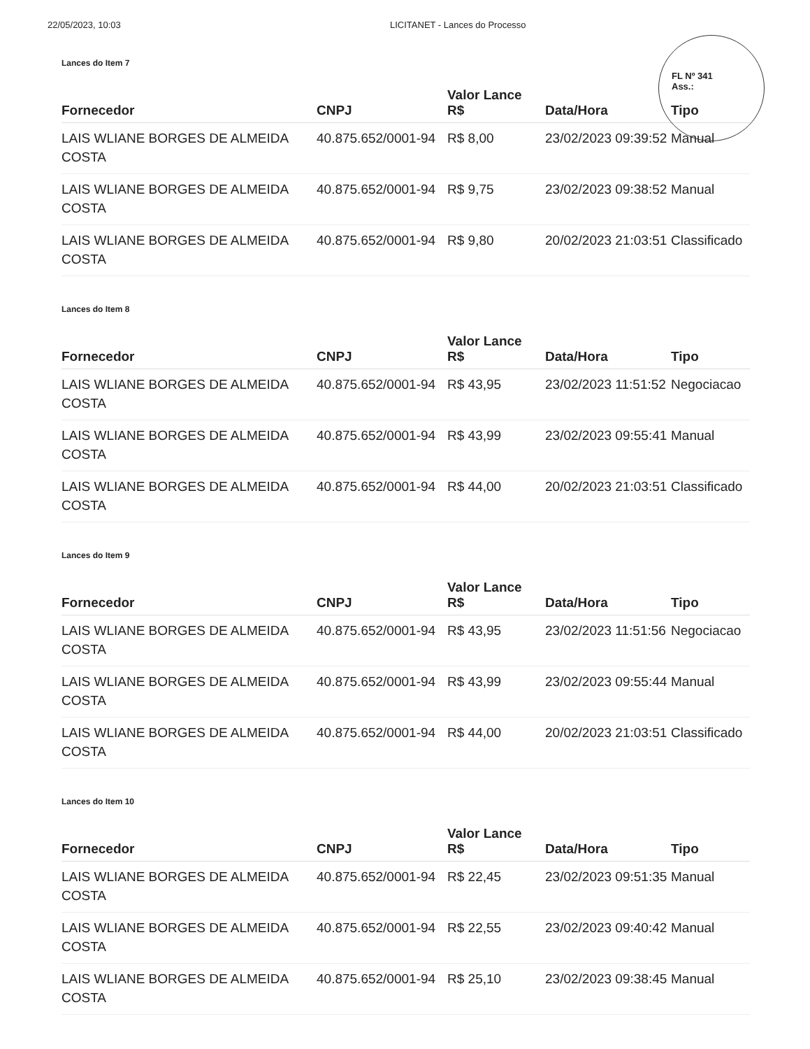22/05/2023, 10:03 LICITANET - Lances do Processo
FL Nº 341
Ass.:
Lances do Item 7
| Fornecedor | CNPJ | Valor Lance R$ | Data/Hora | Tipo |
| --- | --- | --- | --- | --- |
| LAIS WLIANE BORGES DE ALMEIDA COSTA | 40.875.652/0001-94 | R$ 8,00 | 23/02/2023 09:39:52 | Manual |
| LAIS WLIANE BORGES DE ALMEIDA COSTA | 40.875.652/0001-94 | R$ 9,75 | 23/02/2023 09:38:52 | Manual |
| LAIS WLIANE BORGES DE ALMEIDA COSTA | 40.875.652/0001-94 | R$ 9,80 | 20/02/2023 21:03:51 | Classificado |
Lances do Item 8
| Fornecedor | CNPJ | Valor Lance R$ | Data/Hora | Tipo |
| --- | --- | --- | --- | --- |
| LAIS WLIANE BORGES DE ALMEIDA COSTA | 40.875.652/0001-94 | R$ 43,95 | 23/02/2023 11:51:52 | Negociacao |
| LAIS WLIANE BORGES DE ALMEIDA COSTA | 40.875.652/0001-94 | R$ 43,99 | 23/02/2023 09:55:41 | Manual |
| LAIS WLIANE BORGES DE ALMEIDA COSTA | 40.875.652/0001-94 | R$ 44,00 | 20/02/2023 21:03:51 | Classificado |
Lances do Item 9
| Fornecedor | CNPJ | Valor Lance R$ | Data/Hora | Tipo |
| --- | --- | --- | --- | --- |
| LAIS WLIANE BORGES DE ALMEIDA COSTA | 40.875.652/0001-94 | R$ 43,95 | 23/02/2023 11:51:56 | Negociacao |
| LAIS WLIANE BORGES DE ALMEIDA COSTA | 40.875.652/0001-94 | R$ 43,99 | 23/02/2023 09:55:44 | Manual |
| LAIS WLIANE BORGES DE ALMEIDA COSTA | 40.875.652/0001-94 | R$ 44,00 | 20/02/2023 21:03:51 | Classificado |
Lances do Item 10
| Fornecedor | CNPJ | Valor Lance R$ | Data/Hora | Tipo |
| --- | --- | --- | --- | --- |
| LAIS WLIANE BORGES DE ALMEIDA COSTA | 40.875.652/0001-94 | R$ 22,45 | 23/02/2023 09:51:35 | Manual |
| LAIS WLIANE BORGES DE ALMEIDA COSTA | 40.875.652/0001-94 | R$ 22,55 | 23/02/2023 09:40:42 | Manual |
| LAIS WLIANE BORGES DE ALMEIDA COSTA | 40.875.652/0001-94 | R$ 25,10 | 23/02/2023 09:38:45 | Manual |